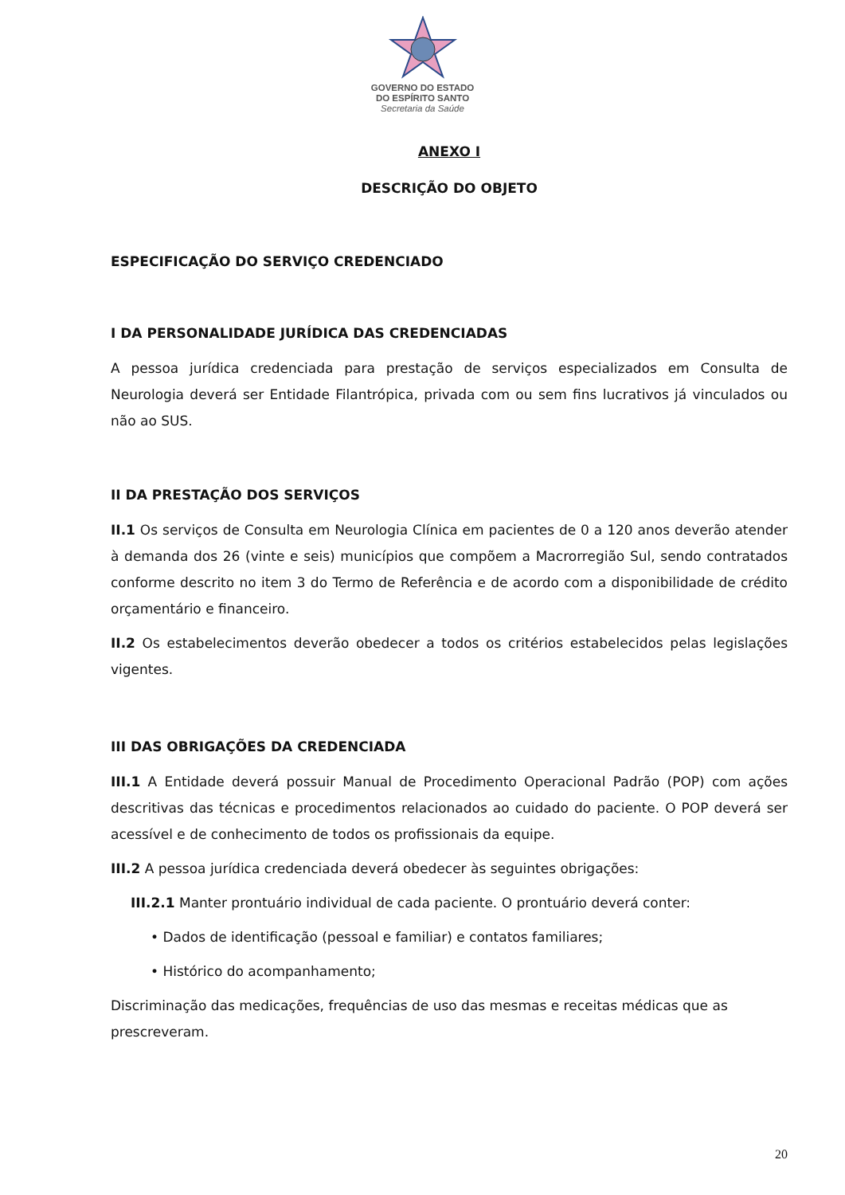GOVERNO DO ESTADO
DO ESPÍRITO SANTO
Secretaria da Saúde
ANEXO I
DESCRIÇÃO DO OBJETO
ESPECIFICAÇÃO DO SERVIÇO CREDENCIADO
I DA PERSONALIDADE JURÍDICA DAS CREDENCIADAS
A pessoa jurídica credenciada para prestação de serviços especializados em Consulta de Neurologia deverá ser Entidade Filantrópica, privada com ou sem fins lucrativos já vinculados ou não ao SUS.
II DA PRESTAÇÃO DOS SERVIÇOS
II.1 Os serviços de Consulta em Neurologia Clínica em pacientes de 0 a 120 anos deverão atender à demanda dos 26 (vinte e seis) municípios que compõem a Macrorregião Sul, sendo contratados conforme descrito no item 3 do Termo de Referência e de acordo com a disponibilidade de crédito orçamentário e financeiro.
II.2 Os estabelecimentos deverão obedecer a todos os critérios estabelecidos pelas legislações vigentes.
III DAS OBRIGAÇÕES DA CREDENCIADA
III.1 A Entidade deverá possuir Manual de Procedimento Operacional Padrão (POP) com ações descritivas das técnicas e procedimentos relacionados ao cuidado do paciente. O POP deverá ser acessível e de conhecimento de todos os profissionais da equipe.
III.2 A pessoa jurídica credenciada deverá obedecer às seguintes obrigações:
III.2.1 Manter prontuário individual de cada paciente. O prontuário deverá conter:
• Dados de identificação (pessoal e familiar) e contatos familiares;
• Histórico do acompanhamento;
Discriminação das medicações, frequências de uso das mesmas e receitas médicas que as prescreveram.
20